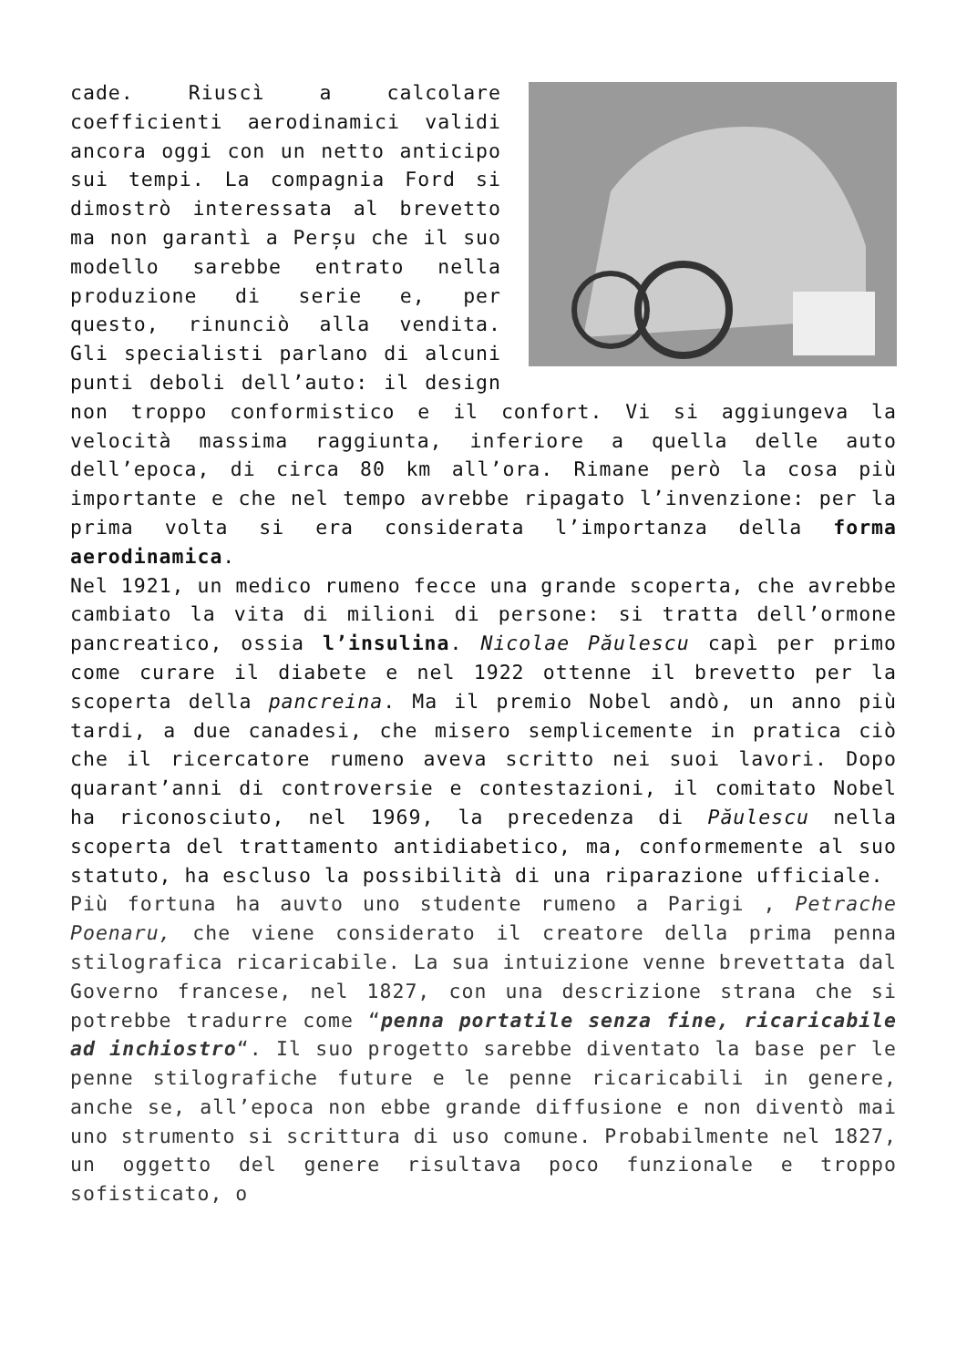cade. Riuscì a calcolare coefficienti aerodinamici validi ancora oggi con un netto anticipo sui tempi. La compagnia Ford si dimostrò interessata al brevetto ma non garantì a Perșu che il suo modello sarebbe entrato nella produzione di serie e, per questo, rinunciò alla vendita. Gli specialisti parlano di alcuni punti deboli dell’auto: il design non troppo conformistico e il confort. Vi si aggiungeva la velocità massima raggiunta, inferiore a quella delle auto dell’epoca, di circa 80 km all’ora. Rimane però la cosa più importante e che nel tempo avrebbe ripagato l’invenzione: per la prima volta si era considerata l’importanza della forma aerodinamica.
Nel 1921, un medico rumeno fecce una grande scoperta, che avrebbe cambiato la vita di milioni di persone: si tratta dell’ormone pancreatico, ossia l’insulina. Nicolae Păulescu capì per primo come curare il diabete e nel 1922 ottenne il brevetto per la scoperta della pancreina. Ma il premio Nobel andò, un anno più tardi, a due canadesi, che misero semplicemente in pratica ciò che il ricercatore rumeno aveva scritto nei suoi lavori. Dopo quarant’anni di controversie e contestazioni, il comitato Nobel ha riconosciuto, nel 1969, la precedenza di Păulescu nella scoperta del trattamento antidiabetico, ma, conformemente al suo statuto, ha escluso la possibilità di una riparazione ufficiale.
Più fortuna ha auvto uno studente rumeno a Parigi , Petrache Poenaru, che viene considerato il creatore della prima penna stilografica ricaricabile. La sua intuizione venne brevettata dal Governo francese, nel 1827, con una descrizione strana che si potrebbe tradurre come “penna portatile senza fine, ricaricabile ad inchiostro“. Il suo progetto sarebbe diventato la base per le penne stilografiche future e le penne ricaricabili in genere, anche se, all’epoca non ebbe grande diffusione e non diventò mai uno strumento si scrittura di uso comune. Probabilmente nel 1827, un oggetto del genere risultava poco funzionale e troppo sofisticato, o